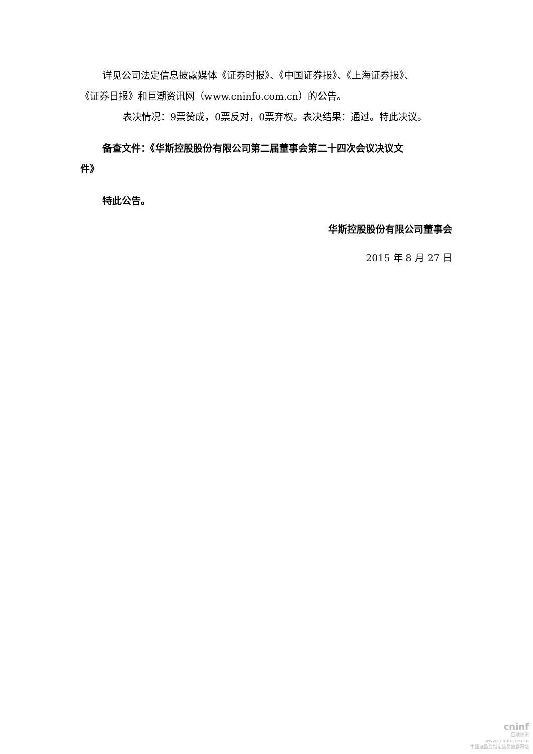详见公司法定信息披露媒体《证券时报》、《中国证券报》、《上海证券报》、
《证券日报》和巨潮资讯网（www.cninfo.com.cn）的公告。
表决情况：9票赞成，0票反对，0票弃权。表决结果：通过。特此决议。
备查文件：《华斯控股股份有限公司第二届董事会第二十四次会议决议文
件》
特此公告。
华斯控股股份有限公司董事会
2015 年 8 月 27 日
cninf
巨潮资讯
www.cninfo.com.cn
中国证监会指定信息披露网站